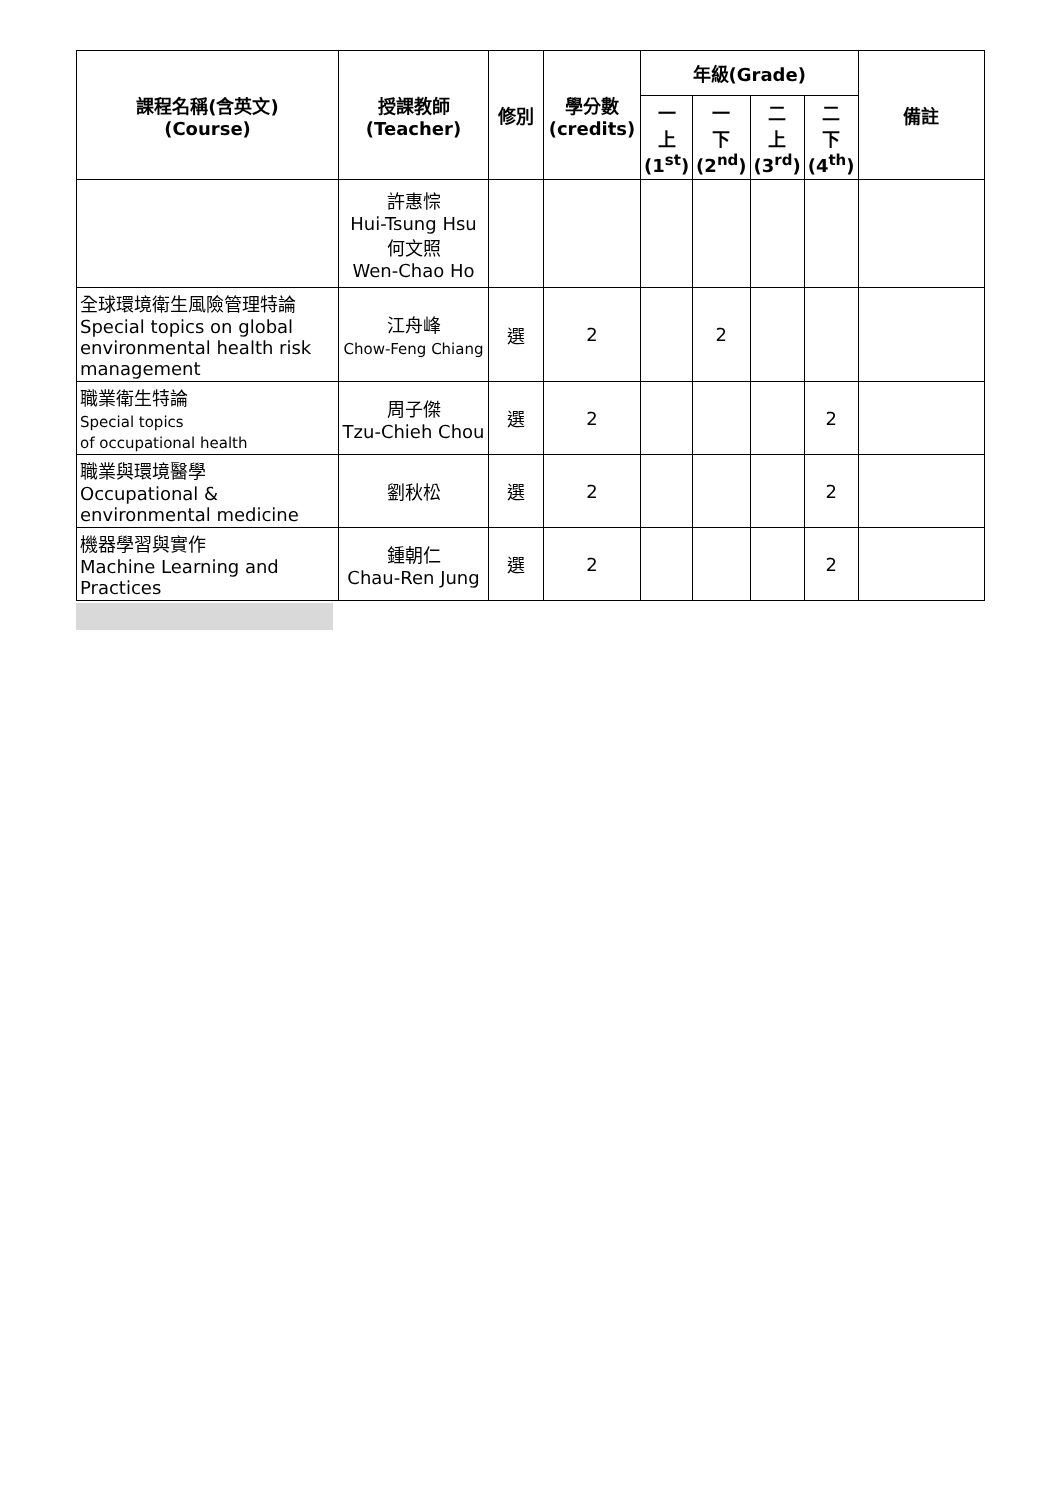| 課程名稱(含英文) (Course) | 授課教師 (Teacher) | 修別 | 學分數 (credits) | 年級(Grade) | | | | 備註 |
| --- | --- | --- | --- | --- | --- | --- | --- | --- |
| | | | | 一 上 (1<sup>st</sup>) | 一 下 (2<sup>nd</sup>) | 二 上 (3<sup>rd</sup>) | 二 下 (4<sup>th</sup>) | |
| | 許惠悰 Hui-Tsung Hsu 何文照 Wen-Chao Ho | | | | | | | |
| 全球環境衛生風險管理特論 Special topics on global environmental health risk management | 江舟峰 Chow-Feng Chiang | 選 | 2 | | 2 | | | |
| 職業衛生特論 Special topics of occupational health | 周子傑 Tzu-Chieh Chou | 選 | 2 | | | | 2 | |
| 職業與環境醫學 Occupational & environmental medicine | 劉秋松 | 選 | 2 | | | | 2 | |
| 機器學習與實作 Machine Learning and Practices | 鍾朝仁 Chau-Ren Jung | 選 | 2 | | | | 2 | |